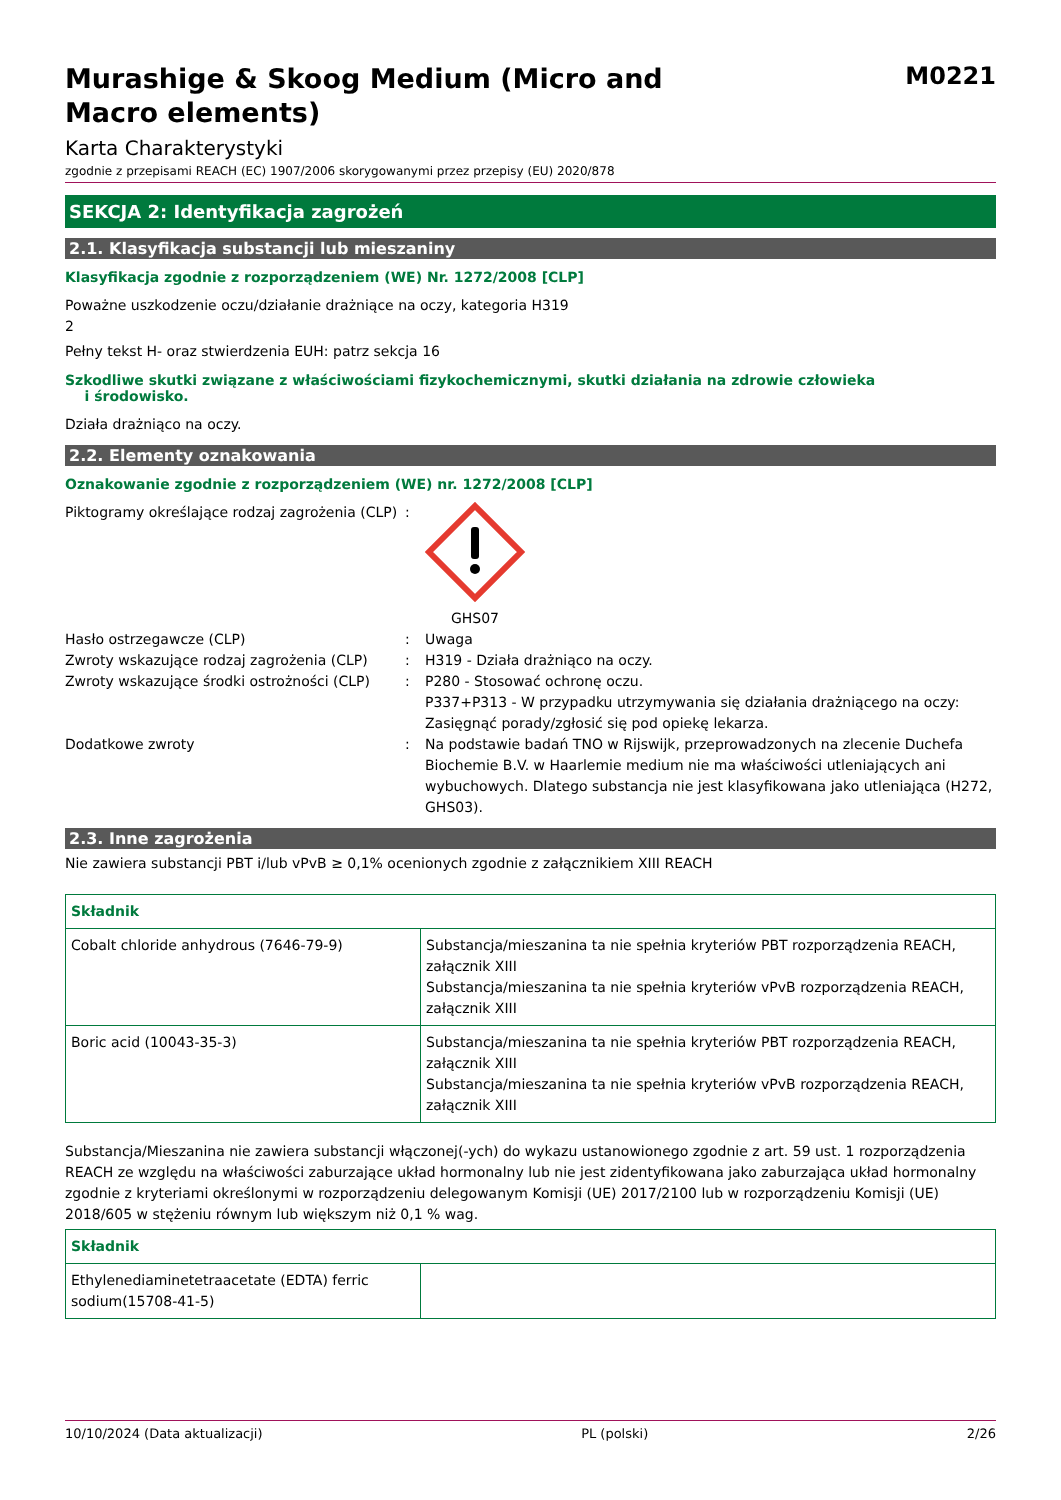Murashige & Skoog Medium (Micro and
Macro elements)
M0221
Karta Charakterystyki
zgodnie z przepisami REACH (EC) 1907/2006 skorygowanymi przez przepisy (EU) 2020/878
SEKCJA 2: Identyfikacja zagrożeń
2.1. Klasyfikacja substancji lub mieszaniny
Klasyfikacja zgodnie z rozporządzeniem (WE) Nr. 1272/2008 [CLP]
Poważne uszkodzenie oczu/działanie drażniące na oczy, kategoria H319
2
Pełny tekst H- oraz stwierdzenia EUH: patrz sekcja 16
Szkodliwe skutki związane z właściwościami fizykochemicznymi, skutki działania na zdrowie człowieka
i środowisko.
Działa drażniąco na oczy.
2.2. Elementy oznakowania
Oznakowanie zgodnie z rozporządzeniem (WE) nr. 1272/2008 [CLP]
Piktogramy określające rodzaj zagrożenia (CLP)
: GHS07
Hasło ostrzegawcze (CLP) : Uwaga
Zwroty wskazujące rodzaj zagrożenia (CLP)
: H319 - Działa drażniąco na oczy.
Zwroty wskazujące środki ostrożności (CLP)
: P280 - Stosować ochronę oczu.
P337+P313 - W przypadku utrzymywania się działania drażniącego na oczy: Zasięgnąć porady/zgłosić się pod opiekę lekarza.
Dodatkowe zwroty : Na podstawie badań TNO w Rijswijk, przeprowadzonych na zlecenie Duchefa Biochemie B.V. w Haarlemie medium nie ma właściwości utleniających ani wybuchowych. Dlatego substancja nie jest klasyfikowana jako utleniająca (H272, GHS03).
2.3. Inne zagrożenia
Nie zawiera substancji PBT i/lub vPvB ≥ 0,1% ocenionych zgodnie z załącznikiem XIII REACH
| Składnik | |
| --- | --- |
| Cobalt chloride anhydrous (7646-79-9) | Substancja/mieszanina ta nie spełnia kryteriów PBT rozporządzenia REACH, załącznik XIII Substancja/mieszanina ta nie spełnia kryteriów vPvB rozporządzenia REACH, załącznik XIII |
| Boric acid (10043-35-3) | Substancja/mieszanina ta nie spełnia kryteriów PBT rozporządzenia REACH, załącznik XIII Substancja/mieszanina ta nie spełnia kryteriów vPvB rozporządzenia REACH, załącznik XIII |
Substancja/Mieszanina nie zawiera substancji włączonej(-ych) do wykazu ustanowionego zgodnie z art. 59 ust. 1 rozporządzenia REACH ze względu na właściwości zaburzające układ hormonalny lub nie jest zidentyfikowana jako zaburzająca układ hormonalny zgodnie z kryteriami określonymi w rozporządzeniu delegowanym Komisji (UE) 2017/2100 lub w rozporządzeniu Komisji (UE) 2018/605 w stężeniu równym lub większym niż 0,1 % wag.
| Składnik | |
| --- | --- |
| Ethylenediaminetetraacetate (EDTA) ferric sodium(15708-41-5) | |
10/10/2024 (Data aktualizacji) PL (polski) 2/26